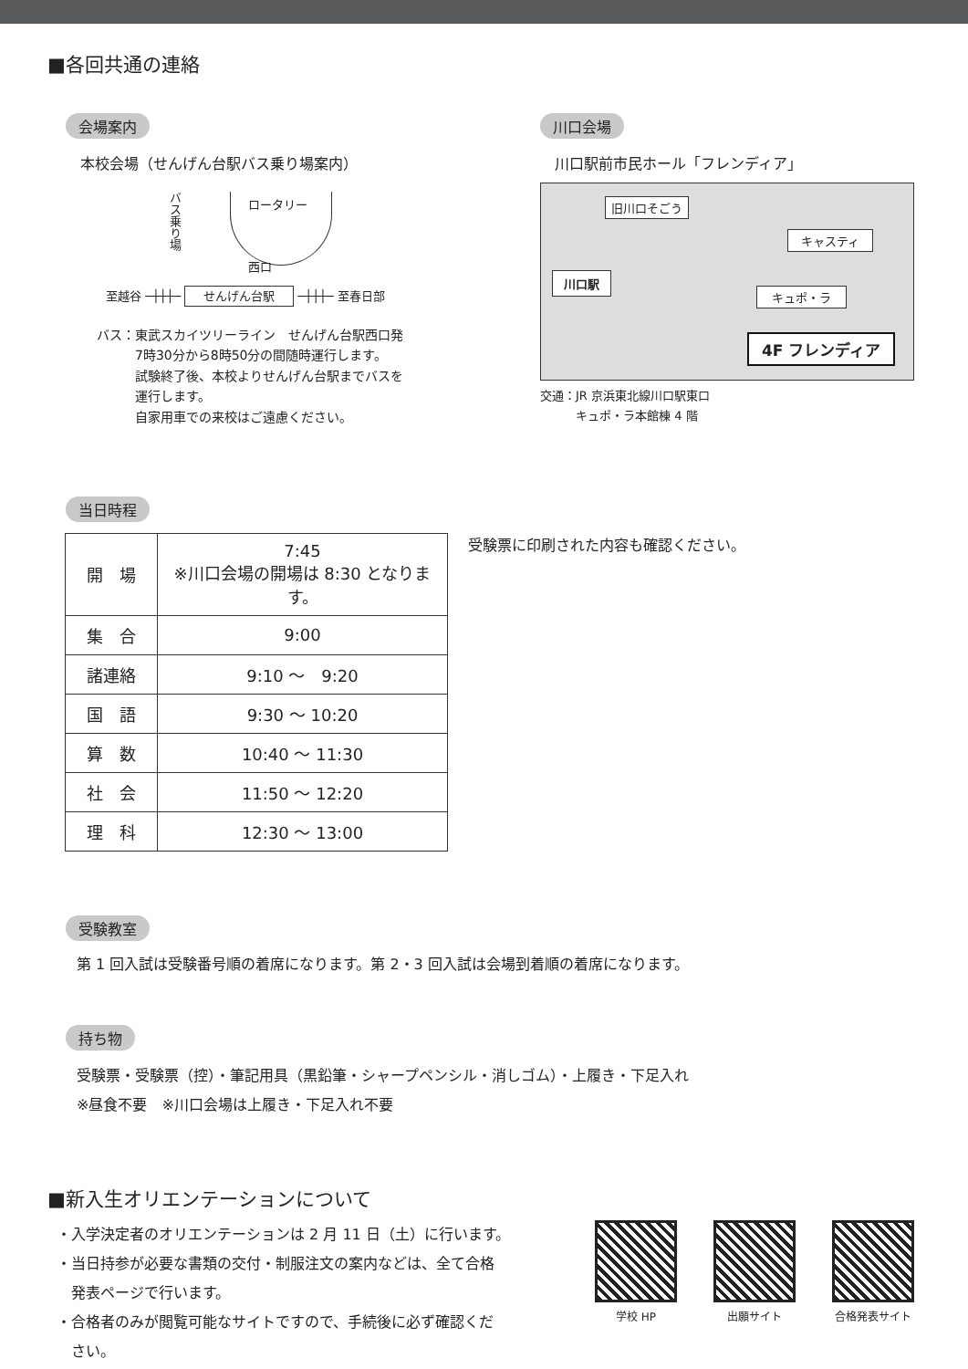■各回共通の連絡
会場案内
本校会場（せんげん台駅バス乗り場案内）
バス乗り場
ロータリー
西口
至越谷 ─┼┼┼─ せんげん台駅 ─┼┼┼─ 至春日部
バス：東武スカイツリーライン　せんげん台駅西口発
　　　7時30分から8時50分の間随時運行します。
　　　試験終了後、本校よりせんげん台駅までバスを
　　　運行します。
　　　自家用車での来校はご遠慮ください。
川口会場
川口駅前市民ホール「フレンディア」
旧川口そごう
キャスティ
川口駅
キュポ・ラ
4F フレンディア
交通：JR 京浜東北線川口駅東口
　　　キュポ・ラ本館棟 4 階
当日時程
| 開 場 | 7:45 ※川口会場の開場は 8:30 となります。 |
| 集 合 | 9:00 |
| 諸連絡 | 9:10 ～ 9:20 |
| 国 語 | 9:30 ～ 10:20 |
| 算 数 | 10:40 ～ 11:30 |
| 社 会 | 11:50 ～ 12:20 |
| 理 科 | 12:30 ～ 13:00 |
受験票に印刷された内容も確認ください。
受験教室
第 1 回入試は受験番号順の着席になります。第 2・3 回入試は会場到着順の着席になります。
持ち物
受験票・受験票（控）・筆記用具（黒鉛筆・シャープペンシル・消しゴム）・上履き・下足入れ
※昼食不要　※川口会場は上履き・下足入れ不要
■新入生オリエンテーションについて
・入学決定者のオリエンテーションは 2 月 11 日（土）に行います。
・当日持参が必要な書類の交付・制服注文の案内などは、全て合格
　発表ページで行います。
・合格者のみが閲覧可能なサイトですので、手続後に必ず確認くだ
　さい。
学校 HP 出願サイト 合格発表サイト